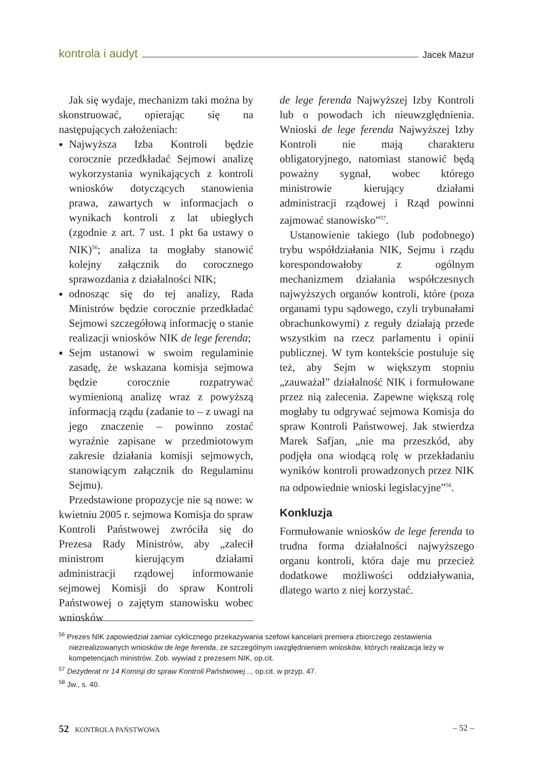kontrola i audyt Jacek Mazur
Jak się wydaje, mechanizm taki można by skonstruować, opierając się na następujących założeniach:
Najwyższa Izba Kontroli będzie corocznie przedkładać Sejmowi analizę wykorzystania wynikających z kontroli wniosków dotyczących stanowienia prawa, zawartych w informacjach o wynikach kontroli z lat ubiegłych (zgodnie z art. 7 ust. 1 pkt 6a ustawy o NIK)<sup>56</sup>; analiza ta mogłaby stanowić kolejny załącznik do corocznego sprawozdania z działalności NIK;
odnosząc się do tej analizy, Rada Ministrów będzie corocznie przedkładać Sejmowi szczegółową informację o stanie realizacji wniosków NIK de lege ferenda;
Sejm ustanowi w swoim regulaminie zasadę, że wskazana komisja sejmowa będzie corocznie rozpatrywać wymienioną analizę wraz z powyższą informacją rządu (zadanie to – z uwagi na jego znaczenie – powinno zostać wyraźnie zapisane w przedmiotowym zakresie działania komisji sejmowych, stanowiącym załącznik do Regulaminu Sejmu).
Przedstawione propozycje nie są nowe: w kwietniu 2005 r. sejmowa Komisja do spraw Kontroli Państwowej zwróciła się do Prezesa Rady Ministrów, aby „zalecił ministrom kierującym działami administracji rządowej informowanie sejmowej Komisji do spraw Kontroli Państwowej o zajętym stanowisku wobec wniosków
de lege ferenda Najwyższej Izby Kontroli lub o powodach ich nieuwzględnienia. Wnioski de lege ferenda Najwyższej Izby Kontroli nie mają charakteru obligatoryjnego, natomiast stanowić będą poważny sygnał, wobec którego ministrowie kierujący działami administracji rządowej i Rząd powinni zajmować stanowisko”<sup>57</sup>.
Ustanowienie takiego (lub podobnego) trybu współdziałania NIK, Sejmu i rządu korespondowałoby z ogólnym mechanizmem działania współczesnych najwyższych organów kontroli, które (poza organami typu sądowego, czyli trybunałami obrachunkowymi) z reguły działają przede wszystkim na rzecz parlamentu i opinii publicznej. W tym kontekście postuluje się też, aby Sejm w większym stopniu „zauważał” działalność NIK i formułowane przez nią zalecenia. Zapewne większą rolę mogłaby tu odgrywać sejmowa Komisja do spraw Kontroli Państwowej. Jak stwierdza Marek Safjan, „nie ma przeszkód, aby podjęła ona wiodącą rolę w przekładaniu wyników kontroli prowadzonych przez NIK na odpowiednie wnioski legislacyjne”<sup>58</sup>.
Konkluzja
Formułowanie wniosków de lege ferenda to trudna forma działalności najwyższego organu kontroli, która daje mu przecież dodatkowe możliwości oddziaływania, dlatego warto z niej korzystać.
<sup>56</sup> Prezes NIK zapowiedział zamiar cyklicznego przekazywania szefowi kancelarii premiera zbiorczego zestawienia niezrealizowanych wniosków de lege ferenda, ze szczególnym uwzględnieniem wniosków, których realizacja leży w kompetencjach ministrów. Zob. wywiad z prezesem NIK, op.cit.
<sup>57</sup> Dezyderat nr 14 Komisji do spraw Kontroli Państwowej..., op.cit. w przyp. 47.
<sup>58</sup> Jw., s. 40.
52 KONTROLA PAŃSTWOWA – 52 –